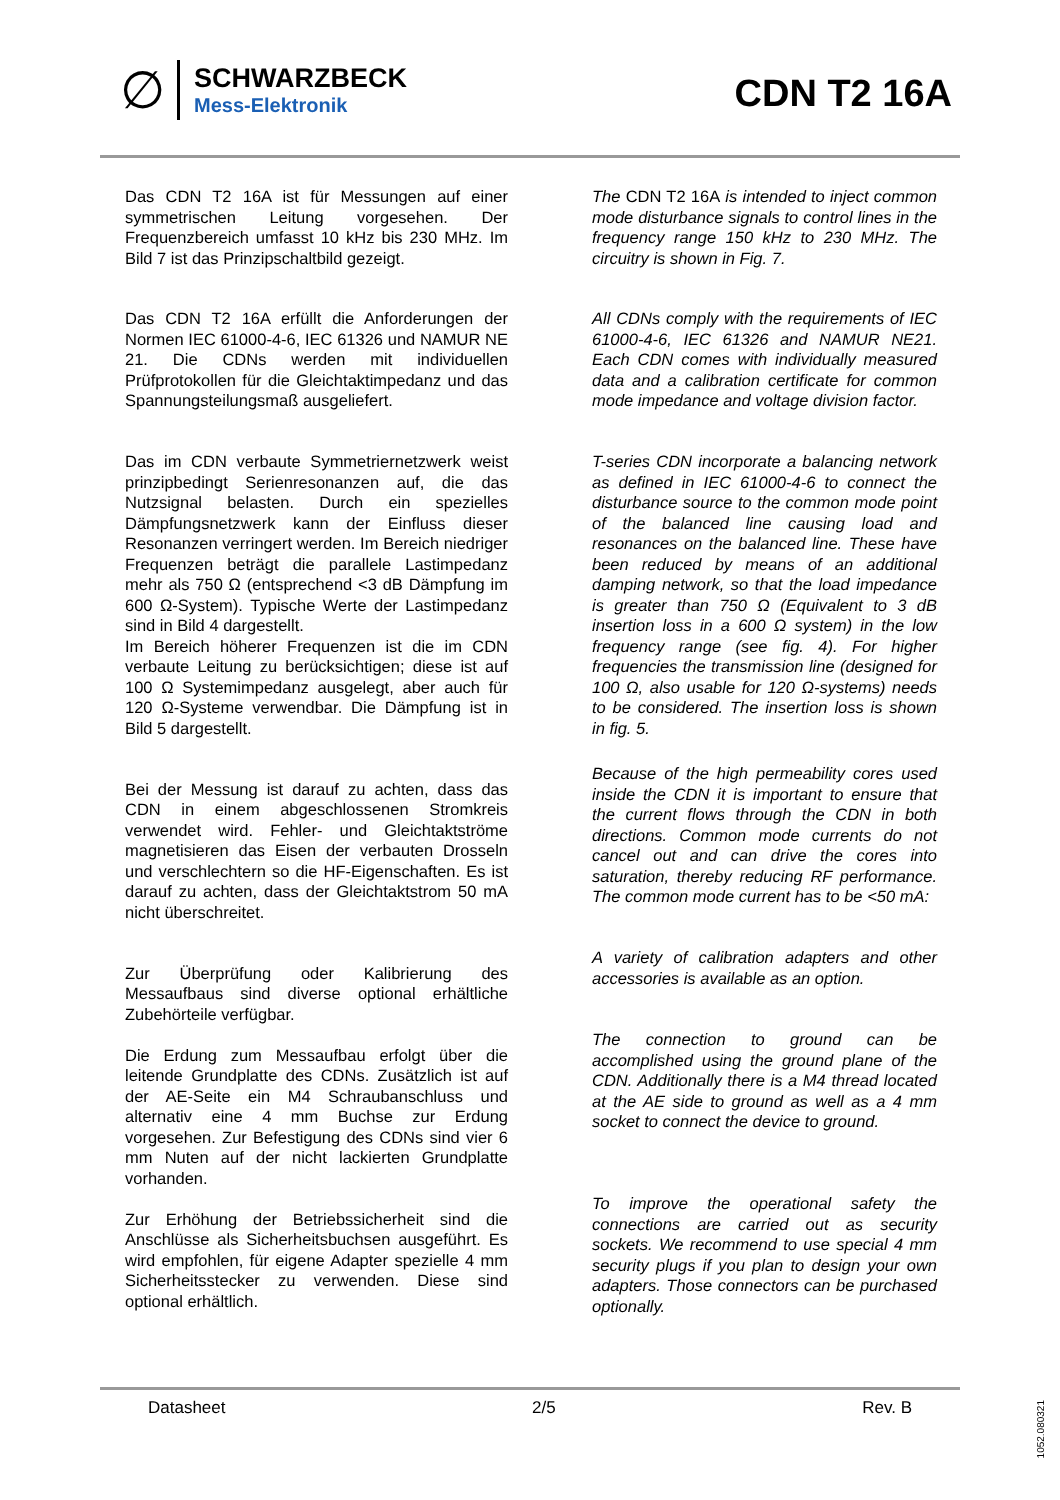∅
SCHWARZBECK
Mess-Elektronik
CDN T2 16A
Das CDN T2 16A ist für Messungen auf einer symmetrischen Leitung vorgesehen. Der Frequenzbereich umfasst 10 kHz bis 230 MHz. Im Bild 7 ist das Prinzipschaltbild gezeigt.
Das CDN T2 16A erfüllt die Anforderungen der Normen IEC 61000-4-6, IEC 61326 und NAMUR NE 21. Die CDNs werden mit individuellen Prüfprotokollen für die Gleichtaktimpedanz und das Spannungsteilungsmaß ausgeliefert.
Das im CDN verbaute Symmetriernetzwerk weist prinzipbedingt Serienresonanzen auf, die das Nutzsignal belasten. Durch ein spezielles Dämpfungsnetzwerk kann der Einfluss dieser Resonanzen verringert werden. Im Bereich niedriger Frequenzen beträgt die parallele Lastimpedanz mehr als 750 Ω (entsprechend <3 dB Dämpfung im 600 Ω-System). Typische Werte der Lastimpedanz sind in Bild 4 dargestellt.
Im Bereich höherer Frequenzen ist die im CDN verbaute Leitung zu berücksichtigen; diese ist auf 100 Ω Systemimpedanz ausgelegt, aber auch für 120 Ω-Systeme verwendbar. Die Dämpfung ist in Bild 5 dargestellt.
Bei der Messung ist darauf zu achten, dass das CDN in einem abgeschlossenen Stromkreis verwendet wird. Fehler- und Gleichtaktströme magnetisieren das Eisen der verbauten Drosseln und verschlechtern so die HF-Eigenschaften. Es ist darauf zu achten, dass der Gleichtaktstrom 50 mA nicht überschreitet.
Zur Überprüfung oder Kalibrierung des Messaufbaus sind diverse optional erhältliche Zubehörteile verfügbar.
Die Erdung zum Messaufbau erfolgt über die leitende Grundplatte des CDNs. Zusätzlich ist auf der AE-Seite ein M4 Schraubanschluss und alternativ eine 4 mm Buchse zur Erdung vorgesehen. Zur Befestigung des CDNs sind vier 6 mm Nuten auf der nicht lackierten Grundplatte vorhanden.
Zur Erhöhung der Betriebssicherheit sind die Anschlüsse als Sicherheitsbuchsen ausgeführt. Es wird empfohlen, für eigene Adapter spezielle 4 mm Sicherheitsstecker zu verwenden. Diese sind optional erhältlich.
The CDN T2 16A is intended to inject common mode disturbance signals to control lines in the frequency range 150 kHz to 230 MHz. The circuitry is shown in Fig. 7.
All CDNs comply with the requirements of IEC 61000-4-6, IEC 61326 and NAMUR NE21. Each CDN comes with individually measured data and a calibration certificate for common mode impedance and voltage division factor.
T-series CDN incorporate a balancing network as defined in IEC 61000-4-6 to connect the disturbance source to the common mode point of the balanced line causing load and resonances on the balanced line. These have been reduced by means of an additional damping network, so that the load impedance is greater than 750 Ω (Equivalent to 3 dB insertion loss in a 600 Ω system) in the low frequency range (see fig. 4). For higher frequencies the transmission line (designed for 100 Ω, also usable for 120 Ω-systems) needs to be considered. The insertion loss is shown in fig. 5.
Because of the high permeability cores used inside the CDN it is important to ensure that the current flows through the CDN in both directions. Common mode currents do not cancel out and can drive the cores into saturation, thereby reducing RF performance. The common mode current has to be <50 mA:
A variety of calibration adapters and other accessories is available as an option.
The connection to ground can be accomplished using the ground plane of the CDN. Additionally there is a M4 thread located at the AE side to ground as well as a 4 mm socket to connect the device to ground.
To improve the operational safety the connections are carried out as security sockets. We recommend to use special 4 mm security plugs if you plan to design your own adapters. Those connectors can be purchased optionally.
Datasheet 2/5 Rev. B
1052.080321